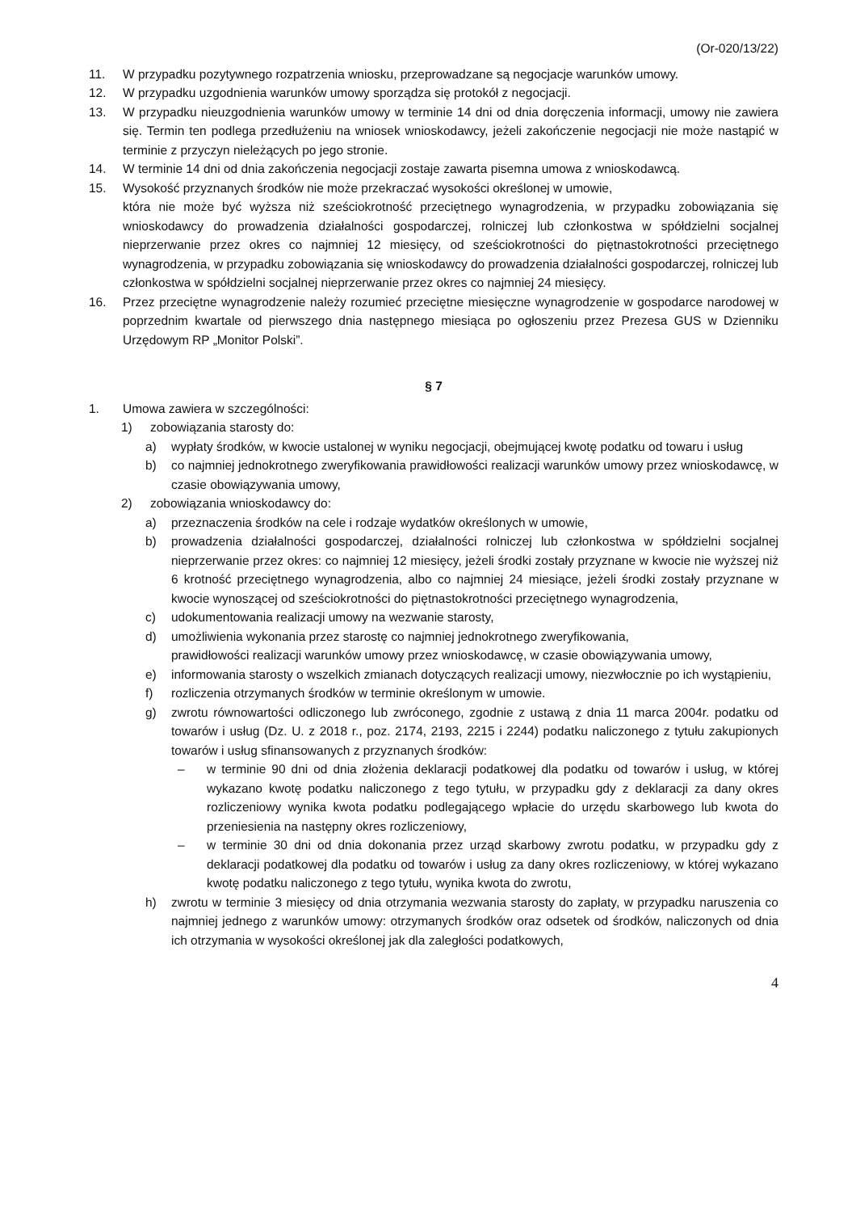(Or-020/13/22)
11. W przypadku pozytywnego rozpatrzenia wniosku, przeprowadzane są negocjacje warunków umowy.
12. W przypadku uzgodnienia warunków umowy sporządza się protokół z negocjacji.
13. W przypadku nieuzgodnienia warunków umowy w terminie 14 dni od dnia doręczenia informacji, umowy nie zawiera się. Termin ten podlega przedłużeniu na wniosek wnioskodawcy, jeżeli zakończenie negocjacji nie może nastąpić w terminie z przyczyn nieleżących po jego stronie.
14. W terminie 14 dni od dnia zakończenia negocjacji zostaje zawarta pisemna umowa z wnioskodawcą.
15. Wysokość przyznanych środków nie może przekraczać wysokości określonej w umowie,
która nie może być wyższa niż sześciokrotność przeciętnego wynagrodzenia, w przypadku zobowiązania się wnioskodawcy do prowadzenia działalności gospodarczej, rolniczej lub członkostwa w spółdzielni socjalnej nieprzerwanie przez okres co najmniej 12 miesięcy, od sześciokrotności do piętnastokrotności przeciętnego wynagrodzenia, w przypadku zobowiązania się wnioskodawcy do prowadzenia działalności gospodarczej, rolniczej lub członkostwa w spółdzielni socjalnej nieprzerwanie przez okres co najmniej 24 miesięcy.
16. Przez przeciętne wynagrodzenie należy rozumieć przeciętne miesięczne wynagrodzenie w gospodarce narodowej w poprzednim kwartale od pierwszego dnia następnego miesiąca po ogłoszeniu przez Prezesa GUS w Dzienniku Urzędowym RP „Monitor Polski”.
§ 7
1. Umowa zawiera w szczególności:
1) zobowiązania starosty do:
a) wypłaty środków, w kwocie ustalonej w wyniku negocjacji, obejmującej kwotę podatku od towaru i usług
b) co najmniej jednokrotnego zweryfikowania prawidłowości realizacji warunków umowy przez wnioskodawcę, w czasie obowiązywania umowy,
2) zobowiązania wnioskodawcy do:
a) przeznaczenia środków na cele i rodzaje wydatków określonych w umowie,
b) prowadzenia działalności gospodarczej, działalności rolniczej lub członkostwa w spółdzielni socjalnej nieprzerwanie przez okres: co najmniej 12 miesięcy, jeżeli środki zostały przyznane w kwocie nie wyższej niż 6 krotność przeciętnego wynagrodzenia, albo co najmniej 24 miesiące, jeżeli środki zostały przyznane w kwocie wynoszącej od sześciokrotności do piętnastokrotności przeciętnego wynagrodzenia,
c) udokumentowania realizacji umowy na wezwanie starosty,
d) umożliwienia wykonania przez starostę co najmniej jednokrotnego zweryfikowania,
prawidłowości realizacji warunków umowy przez wnioskodawcę, w czasie obowiązywania umowy,
e) informowania starosty o wszelkich zmianach dotyczących realizacji umowy, niezwłocznie po ich wystąpieniu,
f) rozliczenia otrzymanych środków w terminie określonym w umowie.
g) zwrotu równowartości odliczonego lub zwróconego, zgodnie z ustawą z dnia 11 marca 2004r. podatku od towarów i usług (Dz. U. z 2018 r., poz. 2174, 2193, 2215 i 2244) podatku naliczonego z tytułu zakupionych towarów i usług sfinansowanych z przyznanych środków:
– w terminie 90 dni od dnia złożenia deklaracji podatkowej dla podatku od towarów i usług, w której wykazano kwotę podatku naliczonego z tego tytułu, w przypadku gdy z deklaracji za dany okres rozliczeniowy wynika kwota podatku podlegającego wpłacie do urzędu skarbowego lub kwota do przeniesienia na następny okres rozliczeniowy,
– w terminie 30 dni od dnia dokonania przez urząd skarbowy zwrotu podatku, w przypadku gdy z deklaracji podatkowej dla podatku od towarów i usług za dany okres rozliczeniowy, w której wykazano kwotę podatku naliczonego z tego tytułu, wynika kwota do zwrotu,
h) zwrotu w terminie 3 miesięcy od dnia otrzymania wezwania starosty do zapłaty, w przypadku naruszenia co najmniej jednego z warunków umowy: otrzymanych środków oraz odsetek od środków, naliczonych od dnia ich otrzymania w wysokości określonej jak dla zaległości podatkowych,
4